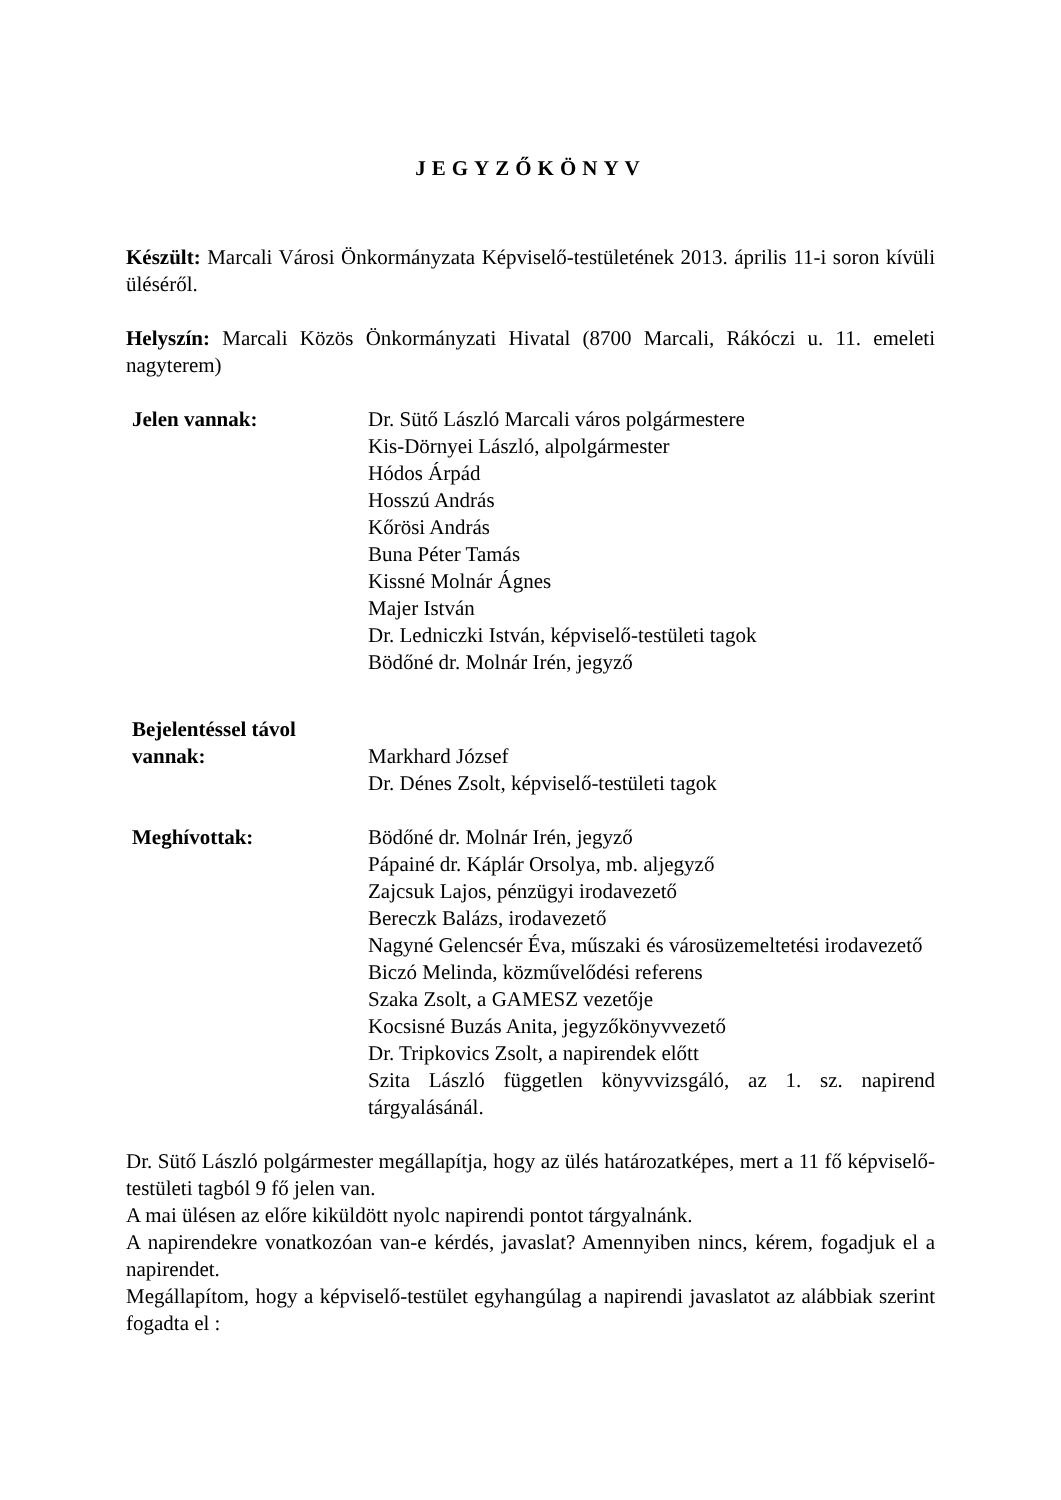JEGYZŐKÖNYV
Készült: Marcali Városi Önkormányzata Képviselő-testületének 2013. április 11-i soron kívüli üléséről.
Helyszín: Marcali Közös Önkormányzati Hivatal (8700 Marcali, Rákóczi u. 11. emeleti nagyterem)
Jelen vannak: Dr. Sütő László Marcali város polgármestere
Kis-Dörnyei László, alpolgármester
Hódos Árpád
Hosszú András
Kőrösi András
Buna Péter Tamás
Kissné Molnár Ágnes
Majer István
Dr. Ledniczki István, képviselő-testületi tagok
Bödőné dr. Molnár Irén, jegyző
Bejelentéssel távol vannak:
Markhard József
Dr. Dénes Zsolt, képviselő-testületi tagok
Meghívottak: Bödőné dr. Molnár Irén, jegyző
Pápainé dr. Káplár Orsolya, mb. aljegyző
Zajcsuk Lajos, pénzügyi irodavezető
Bereczk Balázs, irodavezető
Nagyné Gelencsér Éva, műszaki és városüzemeltetési irodavezető
Biczó Melinda, közművelődési referens
Szaka Zsolt, a GAMESZ vezetője
Kocsisné Buzás Anita, jegyzőkönyvvezető
Dr. Tripkovics Zsolt, a napirendek előtt
Szita László független könyvvizsgáló, az 1. sz. napirend tárgyalásánál.
Dr. Sütő László polgármester megállapítja, hogy az ülés határozatképes, mert a 11 fő képviselő-testületi tagból 9 fő jelen van.
A mai ülésen az előre kiküldött nyolc napirendi pontot tárgyalnánk.
A napirendekre vonatkozóan van-e kérdés, javaslat? Amennyiben nincs, kérem, fogadjuk el a napirendet.
Megállapítom, hogy a képviselő-testület egyhangúlag a napirendi javaslatot az alábbiak szerint fogadta el :